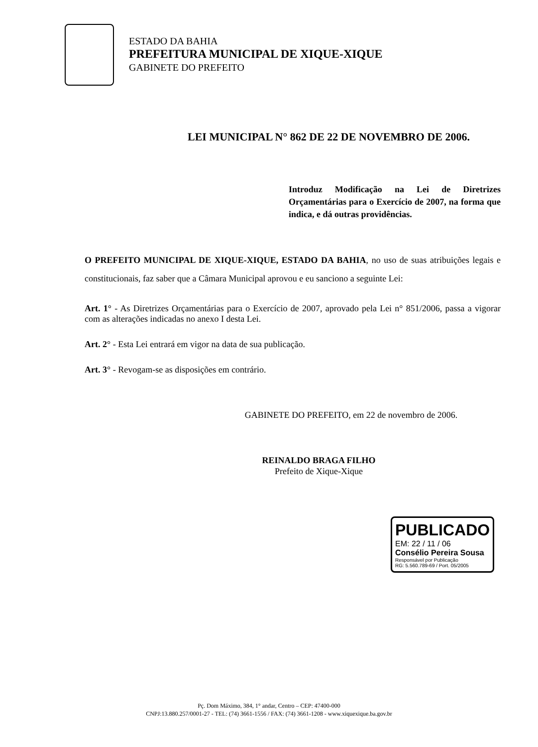ESTADO DA BAHIA
PREFEITURA MUNICIPAL DE XIQUE-XIQUE
GABINETE DO PREFEITO
LEI MUNICIPAL N° 862 DE 22 DE NOVEMBRO DE 2006.
Introduz Modificação na Lei de Diretrizes Orçamentárias para o Exercício de 2007, na forma que indica, e dá outras providências.
O PREFEITO MUNICIPAL DE XIQUE-XIQUE, ESTADO DA BAHIA, no uso de suas atribuições legais e constitucionais, faz saber que a Câmara Municipal aprovou e eu sanciono a seguinte Lei:
Art. 1° - As Diretrizes Orçamentárias para o Exercício de 2007, aprovado pela Lei n° 851/2006, passa a vigorar com as alterações indicadas no anexo I desta Lei.
Art. 2° - Esta Lei entrará em vigor na data de sua publicação.
Art. 3° - Revogam-se as disposições em contrário.
GABINETE DO PREFEITO, em 22 de novembro de 2006.
REINALDO BRAGA FILHO
Prefeito de Xique-Xique
PUBLICADO
EM: 22 / 11 / 06
Consélio Pereira Sousa
Responsável por Publicação
RG: 5.560.789-69 / Port. 05/2005
Pç. Dom Máximo, 384, 1° andar, Centro – CEP: 47400-000
CNPJ:13.880.257/0001-27 - TEL: (74) 3661-1556 / FAX: (74) 3661-1208 - www.xiquexique.ba.gov.br